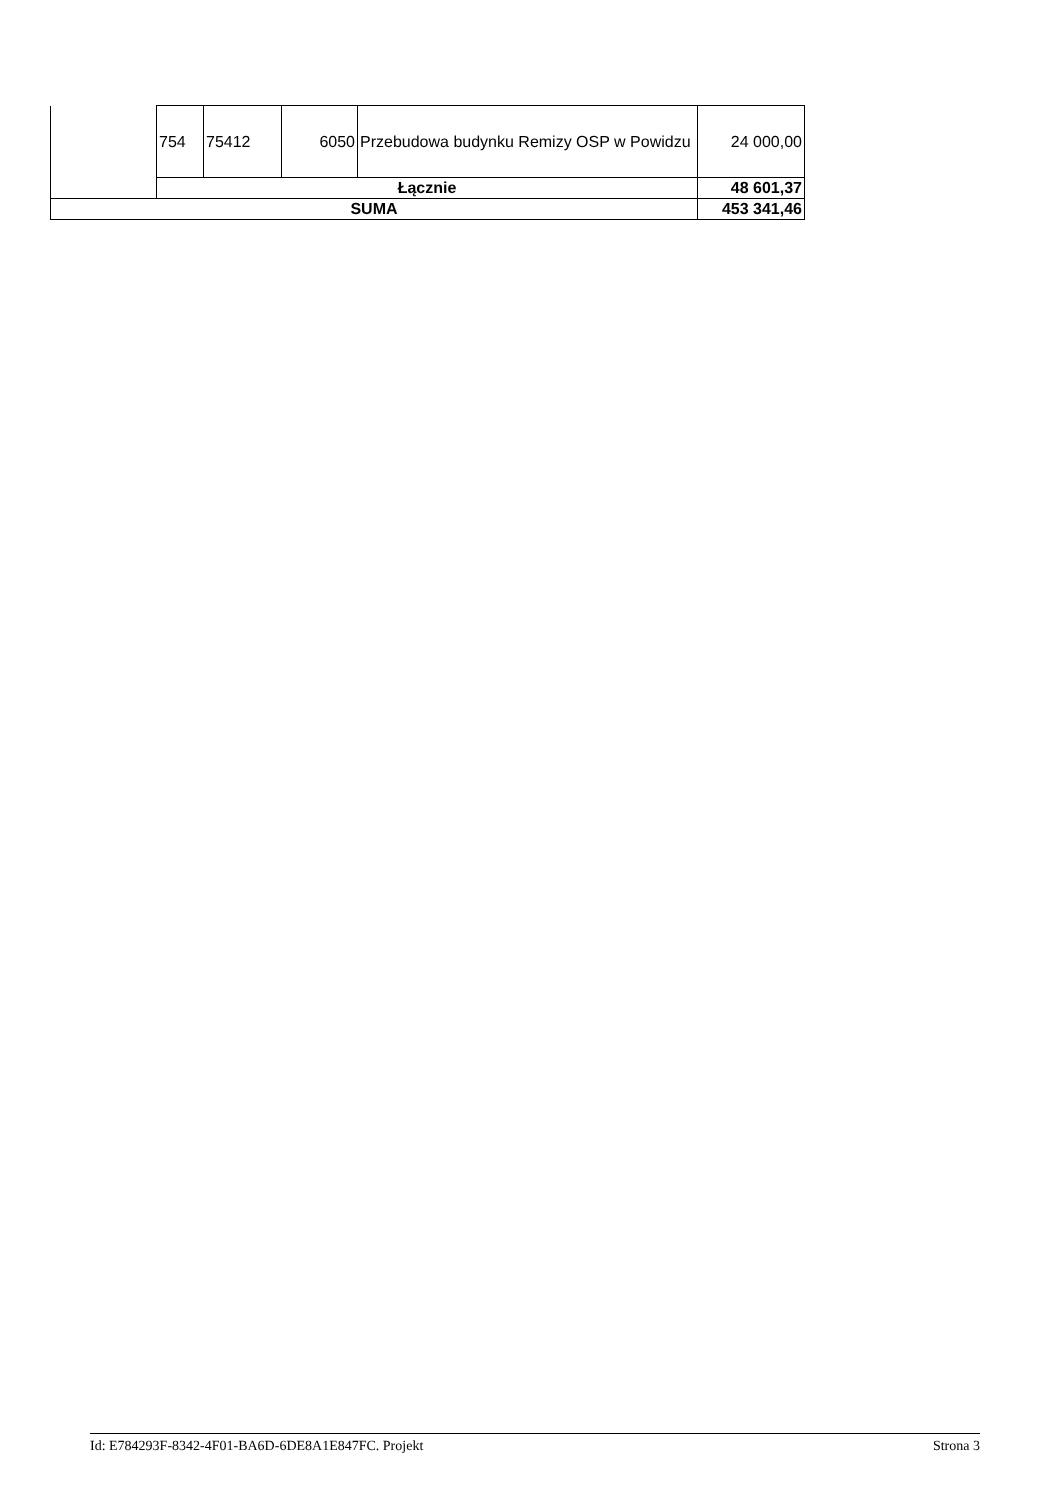| | 754 | 75412 | 6050 | Przebudowa budynku Remizy OSP w Powidzu | 24 000,00 |
| | Łącznie | | | | 48 601,37 |
| SUMA | | | | | 453 341,46 |
Id: E784293F-8342-4F01-BA6D-6DE8A1E847FC. Projekt Strona 3